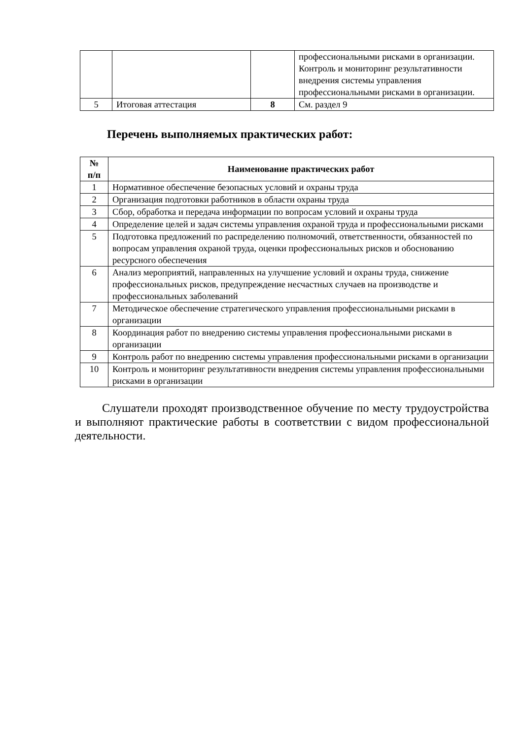| | | | профессиональными рисками в организации. Контроль и мониторинг результативности внедрения системы управления профессиональными рисками в организации. |
| 5 | Итоговая аттестация | 8 | См. раздел 9 |
Перечень выполняемых практических работ:
| № п/п | Наименование практических работ |
| --- | --- |
| 1 | Нормативное обеспечение безопасных условий и охраны труда |
| 2 | Организация подготовки работников в области охраны труда |
| 3 | Сбор, обработка и передача информации по вопросам условий и охраны труда |
| 4 | Определение целей и задач системы управления охраной труда и профессиональными рисками |
| 5 | Подготовка предложений по распределению полномочий, ответственности, обязанностей по вопросам управления охраной труда, оценки профессиональных рисков и обоснованию ресурсного обеспечения |
| 6 | Анализ мероприятий, направленных на улучшение условий и охраны труда, снижение профессиональных рисков, предупреждение несчастных случаев на производстве и профессиональных заболеваний |
| 7 | Методическое обеспечение стратегического управления профессиональными рисками в организации |
| 8 | Координация работ по внедрению системы управления профессиональными рисками в организации |
| 9 | Контроль работ по внедрению системы управления профессиональными рисками в организации |
| 10 | Контроль и мониторинг результативности внедрения системы управления профессиональными рисками в организации |
Слушатели проходят производственное обучение по месту трудоустройства и выполняют практические работы в соответствии с видом профессиональной деятельности.